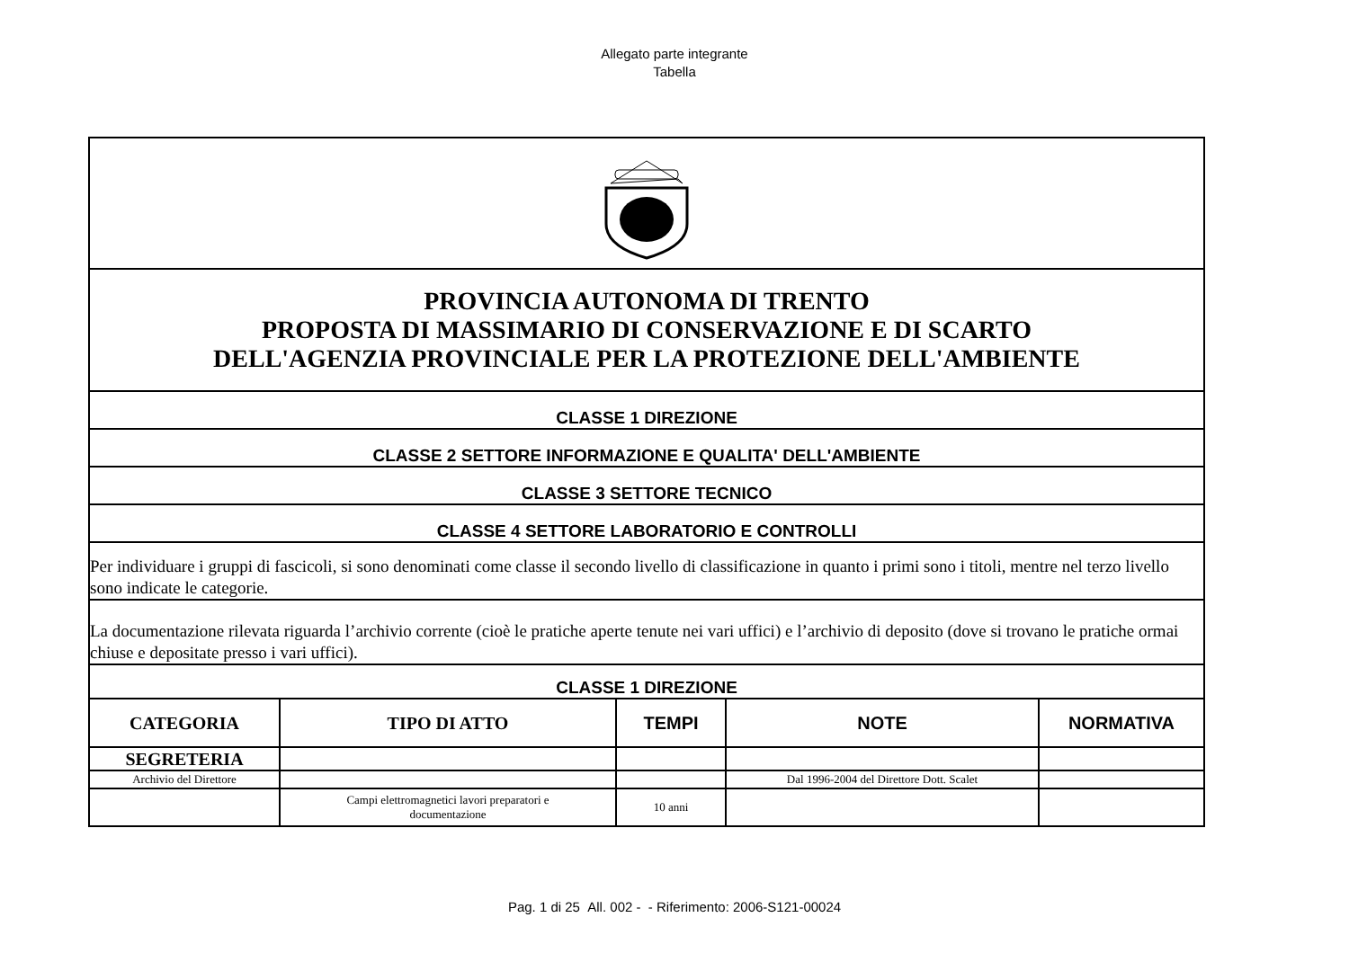Allegato parte integrante
Tabella
| PROVINCIA AUTONOMA DI TRENTO PROPOSTA DI MASSIMARIO DI CONSERVAZIONE E DI SCARTO DELL'AGENZIA PROVINCIALE PER LA PROTEZIONE DELL'AMBIENTE | | | | |
| CLASSE 1 DIREZIONE | | | | |
| CLASSE 2 SETTORE INFORMAZIONE E QUALITA' DELL'AMBIENTE | | | | |
| CLASSE 3 SETTORE TECNICO | | | | |
| CLASSE 4 SETTORE LABORATORIO E CONTROLLI | | | | |
| Per individuare i gruppi di fascicoli, si sono denominati come classe il secondo livello di classificazione in quanto i primi sono i titoli, mentre nel terzo livello sono indicate le categorie. | | | | |
| La documentazione rilevata riguarda l’archivio corrente (cioè le pratiche aperte tenute nei vari uffici) e l’archivio di deposito (dove si trovano le pratiche ormai chiuse e depositate presso i vari uffici). | | | | |
| CLASSE 1 DIREZIONE | | | | |
| CATEGORIA | TIPO DI ATTO | TEMPI | NOTE | NORMATIVA |
| SEGRETERIA | | | | |
| Archivio del Direttore | | | Dal 1996-2004 del Direttore Dott. Scalet | |
| | Campi elettromagnetici lavori preparatori e documentazione | 10 anni | | |
Pag. 1 di 25 All. 002 - - Riferimento: 2006-S121-00024